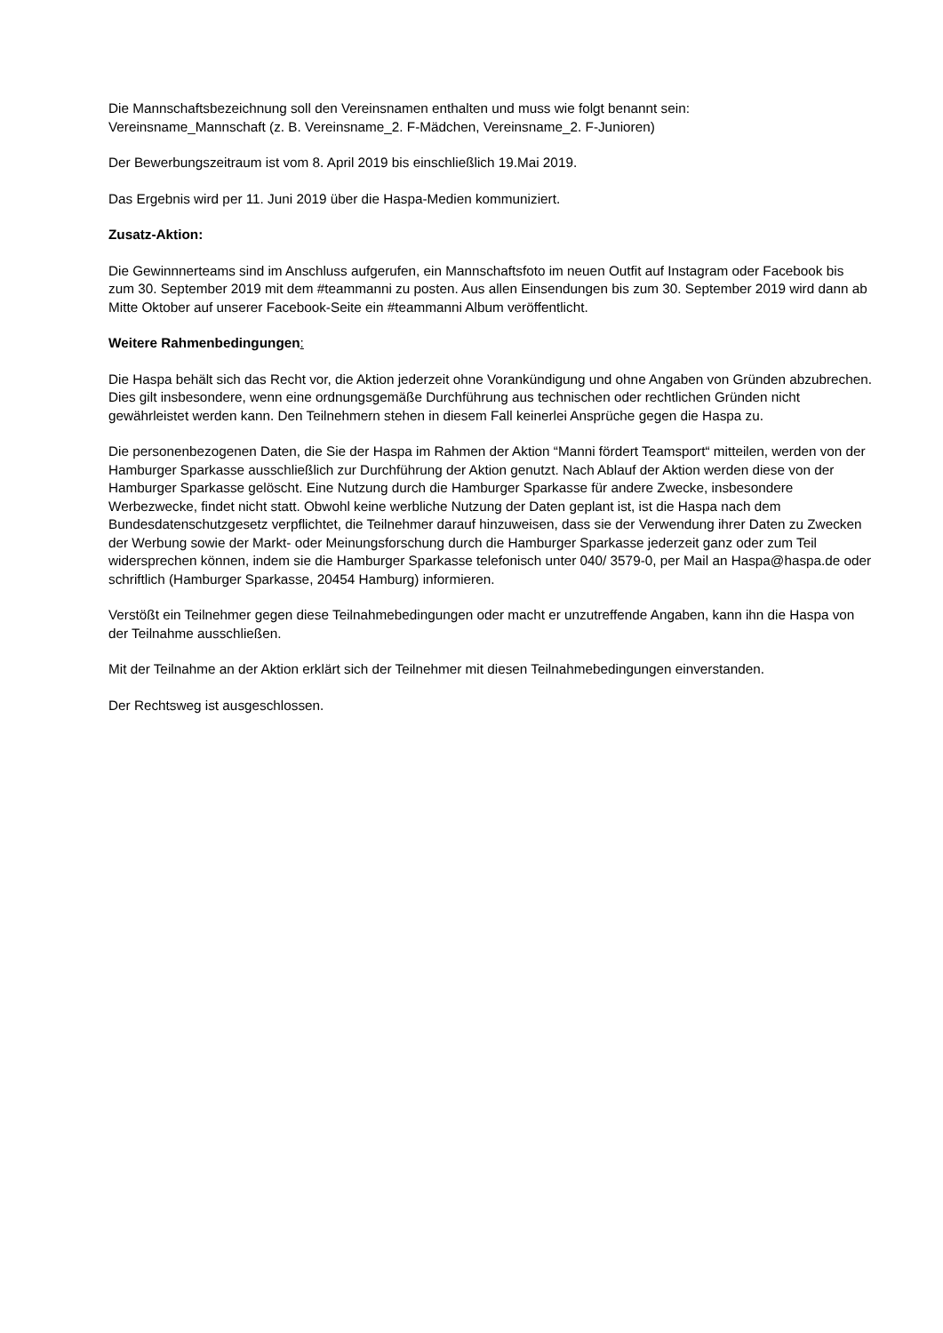Die Mannschaftsbezeichnung soll den Vereinsnamen enthalten und muss wie folgt benannt sein:
Vereinsname_Mannschaft (z. B. Vereinsname_2. F-Mädchen, Vereinsname_2. F-Junioren)
Der Bewerbungszeitraum ist vom 8. April 2019 bis einschließlich 19.Mai 2019.
Das Ergebnis wird per 11. Juni 2019 über die Haspa-Medien kommuniziert.
Zusatz-Aktion:
Die Gewinnnerteams sind im Anschluss aufgerufen, ein Mannschaftsfoto im neuen Outfit auf Instagram oder Facebook bis zum 30. September 2019 mit dem #teammanni zu posten. Aus allen Einsendungen bis zum 30. September 2019 wird dann ab Mitte Oktober auf unserer Facebook-Seite ein #teammanni Album veröffentlicht.
Weitere Rahmenbedingungen:
Die Haspa behält sich das Recht vor, die Aktion jederzeit ohne Vorankündigung und ohne Angaben von Gründen abzubrechen. Dies gilt insbesondere, wenn eine ordnungsgemäße Durchführung aus technischen oder rechtlichen Gründen nicht gewährleistet werden kann. Den Teilnehmern stehen in diesem Fall keinerlei Ansprüche gegen die Haspa zu.
Die personenbezogenen Daten, die Sie der Haspa im Rahmen der Aktion “Manni fördert Teamsport“ mitteilen, werden von der Hamburger Sparkasse ausschließlich zur Durchführung der Aktion genutzt. Nach Ablauf der Aktion werden diese von der Hamburger Sparkasse gelöscht. Eine Nutzung durch die Hamburger Sparkasse für andere Zwecke, insbesondere Werbezwecke, findet nicht statt. Obwohl keine werbliche Nutzung der Daten geplant ist, ist die Haspa nach dem Bundesdatenschutzgesetz verpflichtet, die Teilnehmer darauf hinzuweisen, dass sie der Verwendung ihrer Daten zu Zwecken der Werbung sowie der Markt- oder Meinungsforschung durch die Hamburger Sparkasse jederzeit ganz oder zum Teil widersprechen können, indem sie die Hamburger Sparkasse telefonisch unter 040/ 3579-0, per Mail an Haspa@haspa.de oder schriftlich (Hamburger Sparkasse, 20454 Hamburg) informieren.
Verstößt ein Teilnehmer gegen diese Teilnahmebedingungen oder macht er unzutreffende Angaben, kann ihn die Haspa von der Teilnahme ausschließen.
Mit der Teilnahme an der Aktion erklärt sich der Teilnehmer mit diesen Teilnahmebedingungen einverstanden.
Der Rechtsweg ist ausgeschlossen.